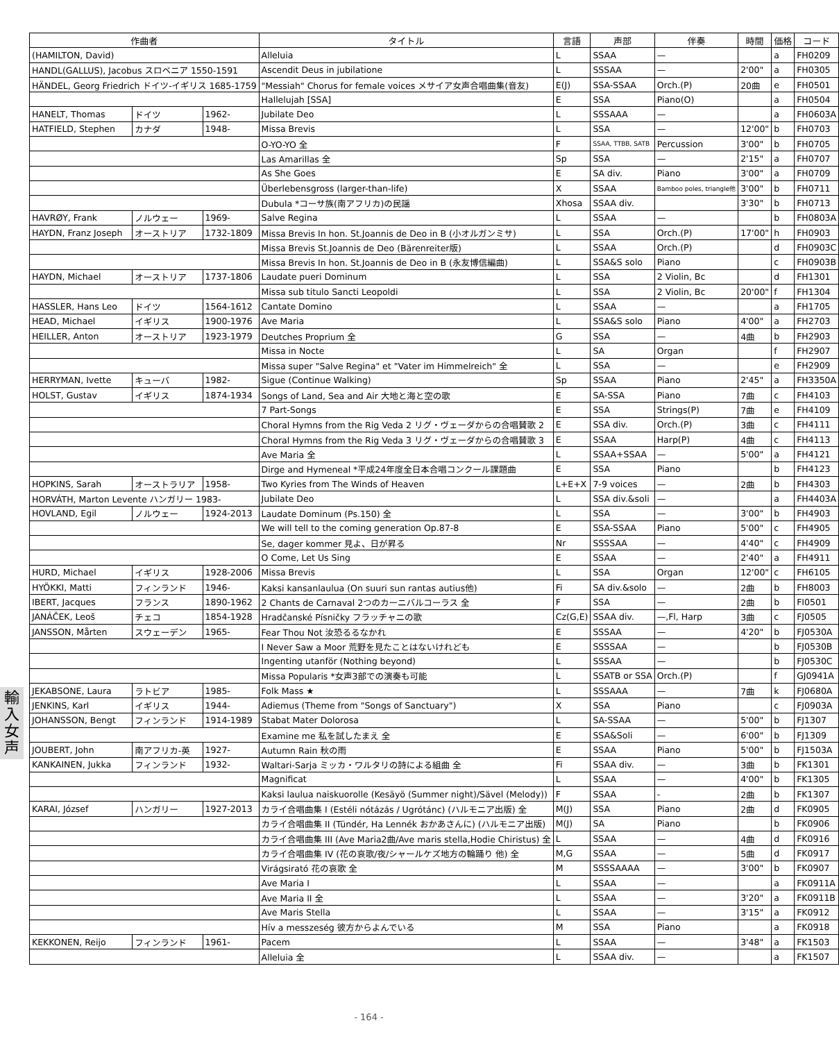輸
入
女
声
| 作曲者 | | | タイトル | 言語 | 声部 | 伴奏 | 時間 | 価格 | コード |
| --- | --- | --- | --- | --- | --- | --- | --- | --- | --- |
| (HAMILTON, David) | | | Alleluia | L | SSAA | — | | a | FH0209 |
| HANDL(GALLUS), Jacobus スロベニア 1550-1591 | | | Ascendit Deus in jubilatione | L | SSSAA | — | 2'00" | a | FH0305 |
| HÄNDEL, Georg Friedrich ドイツ-イギリス 1685-1759 | | | "Messiah" Chorus for female voices メサイア女声合唱曲集(音友) | E(J) | SSA-SSAA | Orch.(P) | 20曲 | e | FH0501 |
| | | | Hallelujah [SSA] | E | SSA | Piano(O) | | a | FH0504 |
| HANELT, Thomas | ドイツ | 1962- | Jubilate Deo | L | SSSAAA | — | | a | FH0603A |
| HATFIELD, Stephen | カナダ | 1948- | Missa Brevis | L | SSA | — | 12'00" | b | FH0703 |
| | | | O-YO-YO 全 | F | SSAA, TTBB, SATB | Percussion | 3'00" | b | FH0705 |
| | | | Las Amarillas 全 | Sp | SSA | — | 2'15" | a | FH0707 |
| | | | As She Goes | E | SA div. | Piano | 3'00" | a | FH0709 |
| | | | Überlebensgross (larger-than-life) | X | SSAA | Bamboo poles, triangle他 | 3'00" | b | FH0711 |
| | | | Dubula *コーサ族(南アフリカ)の民謡 | Xhosa | SSAA div. | | 3'30" | b | FH0713 |
| HAVRØY, Frank | ノルウェー | 1969- | Salve Regina | L | SSAA | — | | b | FH0803A |
| HAYDN, Franz Joseph | オーストリア | 1732-1809 | Missa Brevis In hon. St.Joannis de Deo in B (小オルガンミサ) | L | SSA | Orch.(P) | 17'00" | h | FH0903 |
| | | | Missa Brevis St.Joannis de Deo (Bärenreiter版) | L | SSAA | Orch.(P) | | d | FH0903C |
| | | | Missa Brevis In hon. St.Joannis de Deo in B (永友博信編曲) | L | SSA&S solo | Piano | | c | FH0903B |
| HAYDN, Michael | オーストリア | 1737-1806 | Laudate pueri Dominum | L | SSA | 2 Violin, Bc | | d | FH1301 |
| | | | Missa sub titulo Sancti Leopoldi | L | SSA | 2 Violin, Bc | 20'00" | f | FH1304 |
| HASSLER, Hans Leo | ドイツ | 1564-1612 | Cantate Domino | L | SSAA | — | | a | FH1705 |
| HEAD, Michael | イギリス | 1900-1976 | Ave Maria | L | SSA&S solo | Piano | 4'00" | a | FH2703 |
| HEILLER, Anton | オーストリア | 1923-1979 | Deutches Proprium 全 | G | SSA | — | 4曲 | b | FH2903 |
| | | | Missa in Nocte | L | SA | Organ | | f | FH2907 |
| | | | Missa super "Salve Regina" et "Vater im Himmelreich" 全 | L | SSA | — | | e | FH2909 |
| HERRYMAN, Ivette | キューバ | 1982- | Sigue (Continue Walking) | Sp | SSAA | Piano | 2'45" | a | FH3350A |
| HOLST, Gustav | イギリス | 1874-1934 | Songs of Land, Sea and Air 大地と海と空の歌 | E | SA-SSA | Piano | 7曲 | c | FH4103 |
| | | | 7 Part-Songs | E | SSA | Strings(P) | 7曲 | e | FH4109 |
| | | | Choral Hymns from the Rig Veda 2 リグ・ヴェーダからの合唱賛歌 2 | E | SSA div. | Orch.(P) | 3曲 | c | FH4111 |
| | | | Choral Hymns from the Rig Veda 3 リグ・ヴェーダからの合唱賛歌 3 | E | SSAA | Harp(P) | 4曲 | c | FH4113 |
| | | | Ave Maria 全 | L | SSAA+SSAA | — | 5'00" | a | FH4121 |
| | | | Dirge and Hymeneal *平成24年度全日本合唱コンクール課題曲 | E | SSA | Piano | | b | FH4123 |
| HOPKINS, Sarah | オーストラリア | 1958- | Two Kyries from The Winds of Heaven | L+E+X | 7-9 voices | — | 2曲 | b | FH4303 |
| HORVÁTH, Marton Levente ハンガリー 1983- | | | Jubilate Deo | L | SSA div.&soli | — | | a | FH4403A |
| HOVLAND, Egil | ノルウェー | 1924-2013 | Laudate Dominum (Ps.150) 全 | L | SSA | — | 3'00" | b | FH4903 |
| | | | We will tell to the coming generation Op.87-8 | E | SSA-SSAA | Piano | 5'00" | c | FH4905 |
| | | | Se, dager kommer 見よ、日が昇る | Nr | SSSSAA | — | 4'40" | c | FH4909 |
| | | | O Come, Let Us Sing | E | SSAA | — | 2'40" | a | FH4911 |
| HURD, Michael | イギリス | 1928-2006 | Missa Brevis | L | SSA | Organ | 12'00" | c | FH6105 |
| HYÖKKI, Matti | フィンランド | 1946- | Kaksi kansanlaulua (On suuri sun rantas autius他) | Fi | SA div.&solo | — | 2曲 | b | FH8003 |
| IBERT, Jacques | フランス | 1890-1962 | 2 Chants de Carnaval 2つのカーニバルコーラス 全 | F | SSA | — | 2曲 | b | FI0501 |
| JANÁČEK, Leoš | チェコ | 1854-1928 | Hradčanské Písničky フラッチャニの歌 | Cz(G,E) | SSAA div. | —,Fl, Harp | 3曲 | c | FJ0505 |
| JANSSON, Mårten | スウェーデン | 1965- | Fear Thou Not 汝恐るるなかれ | E | SSSAA | — | 4'20" | b | FJ0530A |
| | | | I Never Saw a Moor 荒野を見たことはないけれども | E | SSSSAA | — | | b | FJ0530B |
| | | | Ingenting utanför (Nothing beyond) | L | SSSAA | — | | b | FJ0530C |
| | | | Missa Popularis *女声3部での演奏も可能 | L | SSATB or SSA | Orch.(P) | | f | GJ0941A |
| JEKABSONE, Laura | ラトビア | 1985- | Folk Mass ★ | L | SSSAAA | — | 7曲 | k | FJ0680A |
| JENKINS, Karl | イギリス | 1944- | Adiemus (Theme from "Songs of Sanctuary") | X | SSA | Piano | | c | FJ0903A |
| JOHANSSON, Bengt | フィンランド | 1914-1989 | Stabat Mater Dolorosa | L | SA-SSAA | — | 5'00" | b | FJ1307 |
| | | | Examine me 私を試したまえ 全 | E | SSA&Soli | — | 6'00" | b | FJ1309 |
| JOUBERT, John | 南アフリカ-英 | 1927- | Autumn Rain 秋の雨 | E | SSAA | Piano | 5'00" | b | FJ1503A |
| KANKAINEN, Jukka | フィンランド | 1932- | Waltari-Sarja ミッカ・ワルタリの詩による組曲 全 | Fi | SSAA div. | — | 3曲 | b | FK1301 |
| | | | Magnificat | L | SSAA | — | 4'00" | b | FK1305 |
| | | | Kaksi laulua naiskuorolle (Kesäyö (Summer night)/Sävel (Melody)) | F | SSAA | - | 2曲 | b | FK1307 |
| KARAI, József | ハンガリー | 1927-2013 | カライ合唱曲集 I (Estéli nótázás / Ugrótánc) (ハルモニア出版) 全 | M(J) | SSA | Piano | 2曲 | d | FK0905 |
| | | | カライ合唱曲集 II (Tündér, Ha Lennék おかあさんに) (ハルモニア出版) | M(J) | SA | Piano | | b | FK0906 |
| | | | カライ合唱曲集 III (Ave Maria2曲/Ave maris stella,Hodie Chiristus) 全 | L | SSAA | — | 4曲 | d | FK0916 |
| | | | カライ合唱曲集 IV (花の哀歌/夜/シャールケズ地方の輪踊り 他) 全 | M,G | SSAA | — | 5曲 | d | FK0917 |
| | | | Virágsirató 花の哀歌 全 | M | SSSSAAAA | — | 3'00" | b | FK0907 |
| | | | Ave Maria I | L | SSAA | — | | a | FK0911A |
| | | | Ave Maria II 全 | L | SSAA | — | 3'20" | a | FK0911B |
| | | | Ave Maris Stella | L | SSAA | — | 3'15" | a | FK0912 |
| | | | Hív a messzeség 彼方からよんでいる | M | SSA | Piano | | a | FK0918 |
| KEKKONEN, Reijo | フィンランド | 1961- | Pacem | L | SSAA | — | 3'48" | a | FK1503 |
| | | | Alleluia 全 | L | SSAA div. | — | | a | FK1507 |
- 164 -